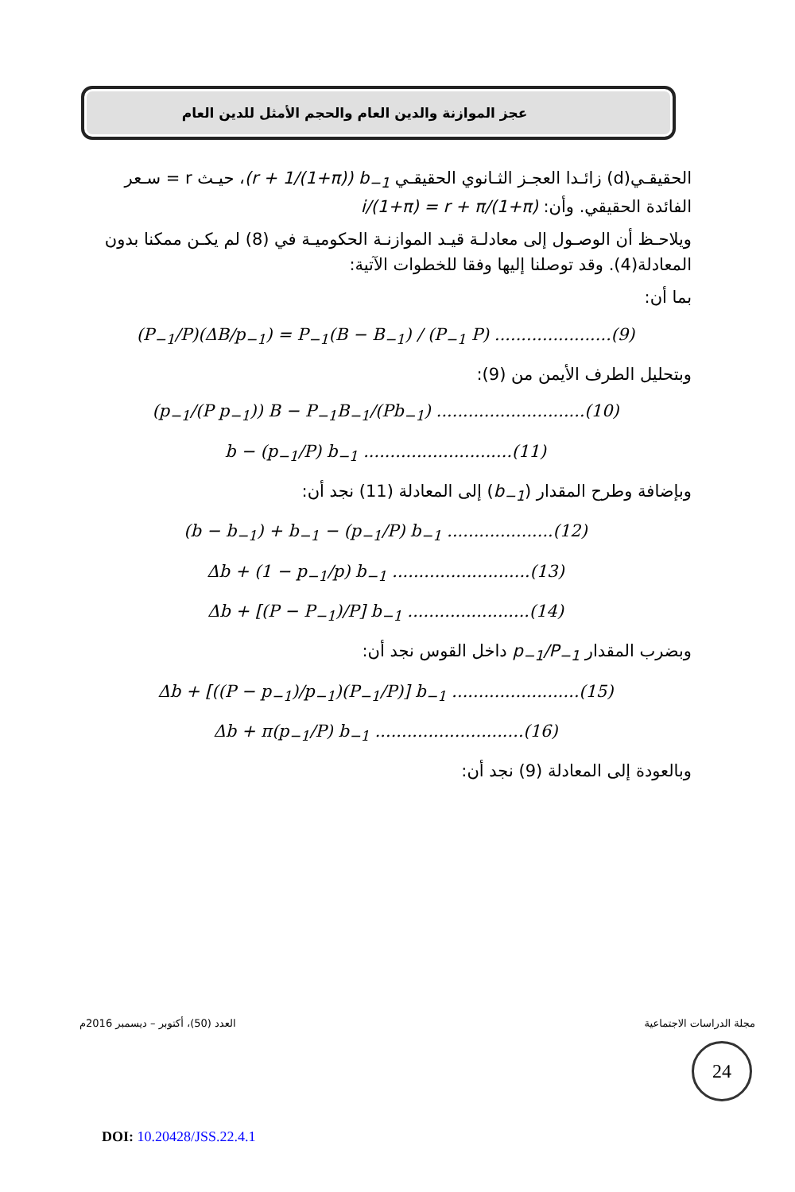عجز الموازنة والدين العام والحجم الأمثل للدين العام
الحقيقـي(d) زائـدا العجـز الثـانوي الحقيقـي (r + 1/(1+π)) b<sub>−1</sub>، حيـث r = سـعر الفائدة الحقيقي. وأن: i/(1+π) = r + π/(1+π)
ويلاحـظ أن الوصـول إلى معادلـة قيـد الموازنـة الحكوميـة في (8) لم يكـن ممكنا بدون المعادلة(4). وقد توصلنا إليها وفقا للخطوات الآتية:
بما أن:
(P<sub>−1</sub>/P)(ΔB/p<sub>−1</sub>) = P<sub>−1</sub>(B − B<sub>−1</sub>) / (P<sub>−1</sub> P) ......................(9)
وبتحليل الطرف الأيمن من (9):
(p<sub>−1</sub>/(P p<sub>−1</sub>)) B − P<sub>−1</sub>B<sub>−1</sub>/(Pb<sub>−1</sub>) ............................(10)
b − (p<sub>−1</sub>/P) b<sub>−1</sub> ............................(11)
وبإضافة وطرح المقدار (b<sub>−1</sub>) إلى المعادلة (11) نجد أن:
(b − b<sub>−1</sub>) + b<sub>−1</sub> − (p<sub>−1</sub>/P) b<sub>−1</sub> ....................(12)
Δb + (1 − p<sub>−1</sub>/p) b<sub>−1</sub> ..........................(13)
Δb + [(P − P<sub>−1</sub>)/P] b<sub>−1</sub> .......................(14)
وبضرب المقدار p<sub>−1</sub>/P<sub>−1</sub> داخل القوس نجد أن:
Δb + [((P − p<sub>−1</sub>)/p<sub>−1</sub>)(P<sub>−1</sub>/P)] b<sub>−1</sub> ........................(15)
Δb + π(p<sub>−1</sub>/P) b<sub>−1</sub> ............................(16)
وبالعودة إلى المعادلة (9) نجد أن:
مجلة الدراسات الاجتماعية العدد (50)، أكتوبر – ديسمبر 2016م
24
DOI: 10.20428/JSS.22.4.1